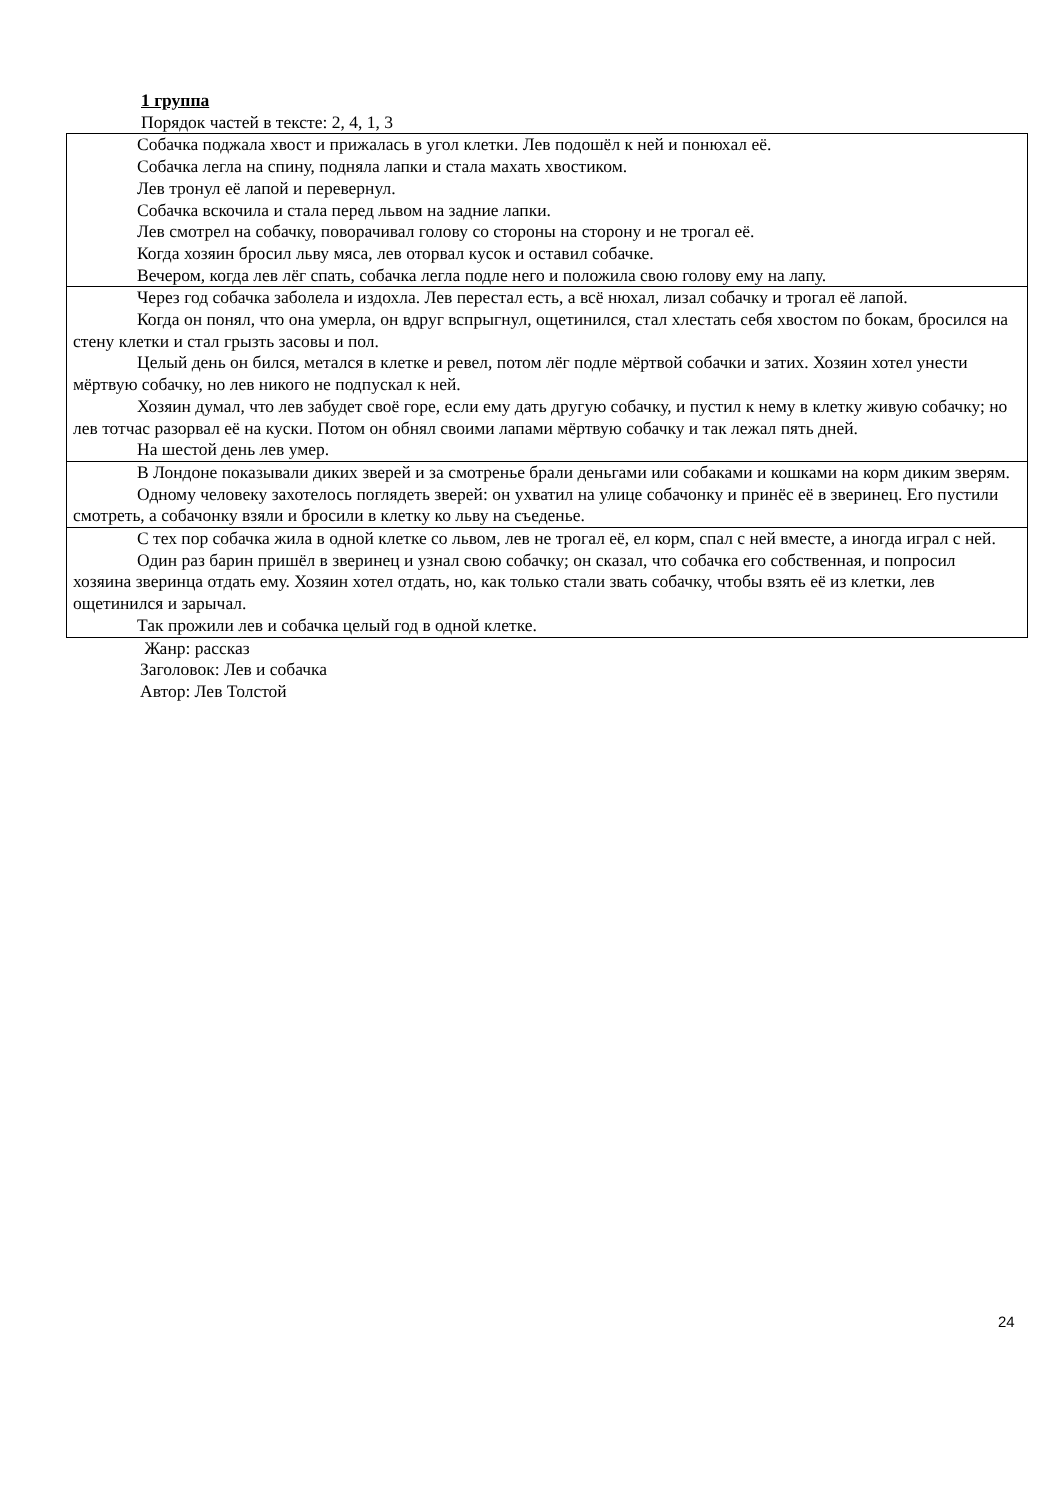1 группа
Порядок частей в тексте: 2, 4, 1, 3
| Собачка поджала хвост и прижалась в угол клетки. Лев подошёл к ней и понюхал её. Собачка легла на спину, подняла лапки и стала махать хвостиком. Лев тронул её лапой и перевернул. Собачка вскочила и стала перед львом на задние лапки. Лев смотрел на собачку, поворачивал голову со стороны на сторону и не трогал её. Когда хозяин бросил льву мяса, лев оторвал кусок и оставил собачке. Вечером, когда лев лёг спать, собачка легла подле него и положила свою голову ему на лапу. |
| Через год собачка заболела и издохла. Лев перестал есть, а всё нюхал, лизал собачку и трогал её лапой. Когда он понял, что она умерла, он вдруг вспрыгнул, ощетинился, стал хлестать себя хвостом по бокам, бросился на стену клетки и стал грызть засовы и пол. Целый день он бился, метался в клетке и ревел, потом лёг подле мёртвой собачки и затих. Хозяин хотел унести мёртвую собачку, но лев никого не подпускал к ней. Хозяин думал, что лев забудет своё горе, если ему дать другую собачку, и пустил к нему в клетку живую собачку; но лев тотчас разорвал её на куски. Потом он обнял своими лапами мёртвую собачку и так лежал пять дней. На шестой день лев умер. |
| В Лондоне показывали диких зверей и за смотренье брали деньгами или собаками и кошками на корм диким зверям. Одному человеку захотелось поглядеть зверей: он ухватил на улице собачонку и принёс её в зверинец. Его пустили смотреть, а собачонку взяли и бросили в клетку ко льву на съеденье. |
| С тех пор собачка жила в одной клетке со львом, лев не трогал её, ел корм, спал с ней вместе, а иногда играл с ней. Один раз барин пришёл в зверинец и узнал свою собачку; он сказал, что собачка его собственная, и попросил хозяина зверинца отдать ему. Хозяин хотел отдать, но, как только стали звать собачку, чтобы взять её из клетки, лев ощетинился и зарычал. Так прожили лев и собачка целый год в одной клетке. |
Жанр: рассказ
Заголовок: Лев и собачка
Автор: Лев Толстой
24